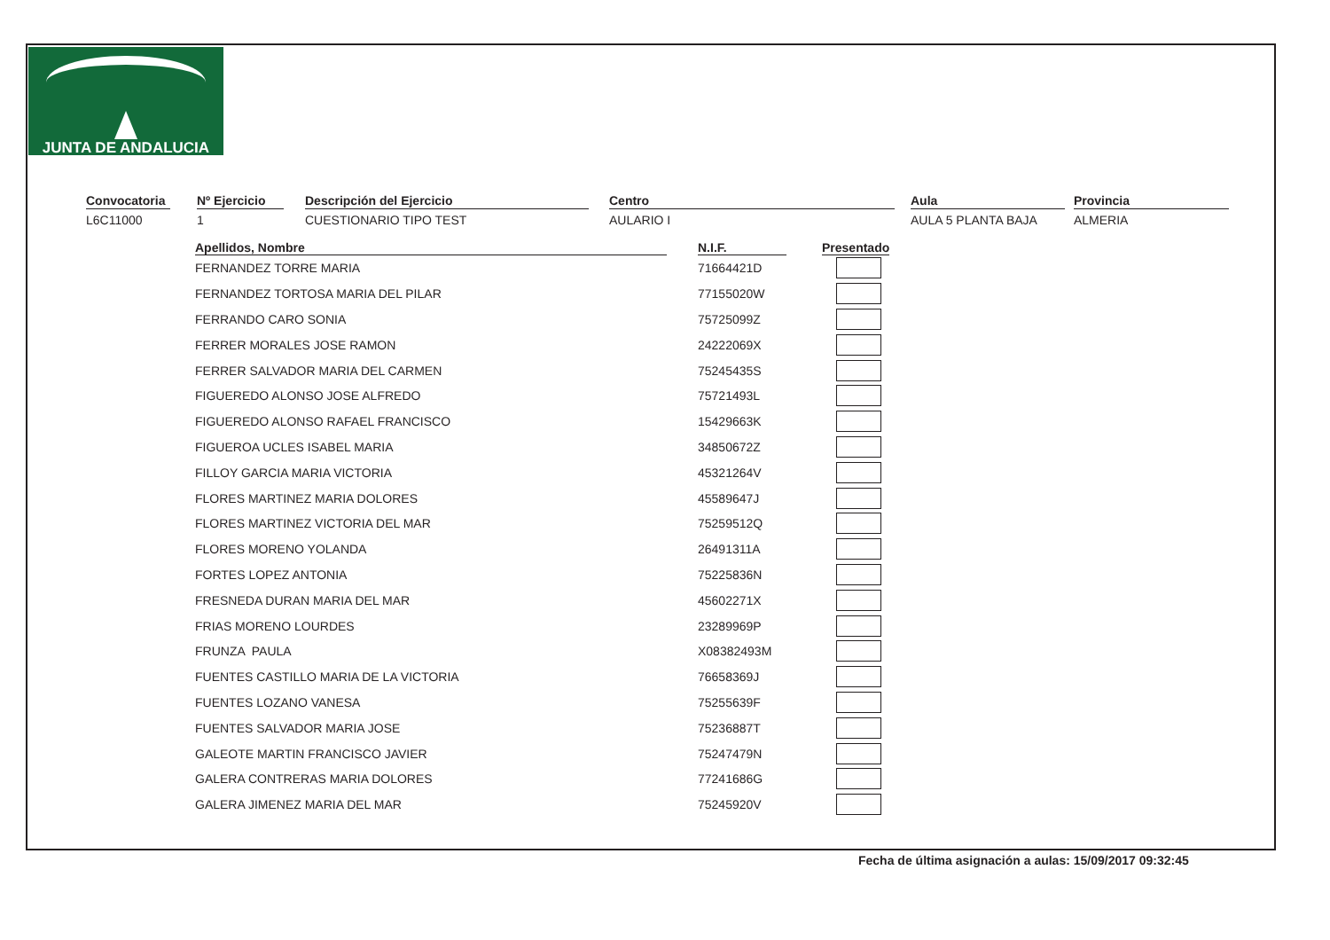JUNTA DE ANDALUCIA
Convocatoria
L6C11000
Nº Ejercicio
1
Descripción del Ejercicio
CUESTIONARIO TIPO TEST
Centro
AULARIO I
Aula
AULA 5 PLANTA BAJA
Provincia
ALMERIA
| Apellidos, Nombre | N.I.F. | Presentado |
| --- | --- | --- |
| FERNANDEZ TORRE MARIA | 71664421D | |
| FERNANDEZ TORTOSA MARIA DEL PILAR | 77155020W | |
| FERRANDO CARO SONIA | 75725099Z | |
| FERRER MORALES JOSE RAMON | 24222069X | |
| FERRER SALVADOR MARIA DEL CARMEN | 75245435S | |
| FIGUEREDO ALONSO JOSE ALFREDO | 75721493L | |
| FIGUEREDO ALONSO RAFAEL FRANCISCO | 15429663K | |
| FIGUEROA UCLES ISABEL MARIA | 34850672Z | |
| FILLOY GARCIA MARIA VICTORIA | 45321264V | |
| FLORES MARTINEZ MARIA DOLORES | 45589647J | |
| FLORES MARTINEZ VICTORIA DEL MAR | 75259512Q | |
| FLORES MORENO YOLANDA | 26491311A | |
| FORTES LOPEZ ANTONIA | 75225836N | |
| FRESNEDA DURAN MARIA DEL MAR | 45602271X | |
| FRIAS MORENO LOURDES | 23289969P | |
| FRUNZA PAULA | X08382493M | |
| FUENTES CASTILLO MARIA DE LA VICTORIA | 76658369J | |
| FUENTES LOZANO VANESA | 75255639F | |
| FUENTES SALVADOR MARIA JOSE | 75236887T | |
| GALEOTE MARTIN FRANCISCO JAVIER | 75247479N | |
| GALERA CONTRERAS MARIA DOLORES | 77241686G | |
| GALERA JIMENEZ MARIA DEL MAR | 75245920V | |
Fecha de última asignación a aulas: 15/09/2017 09:32:45